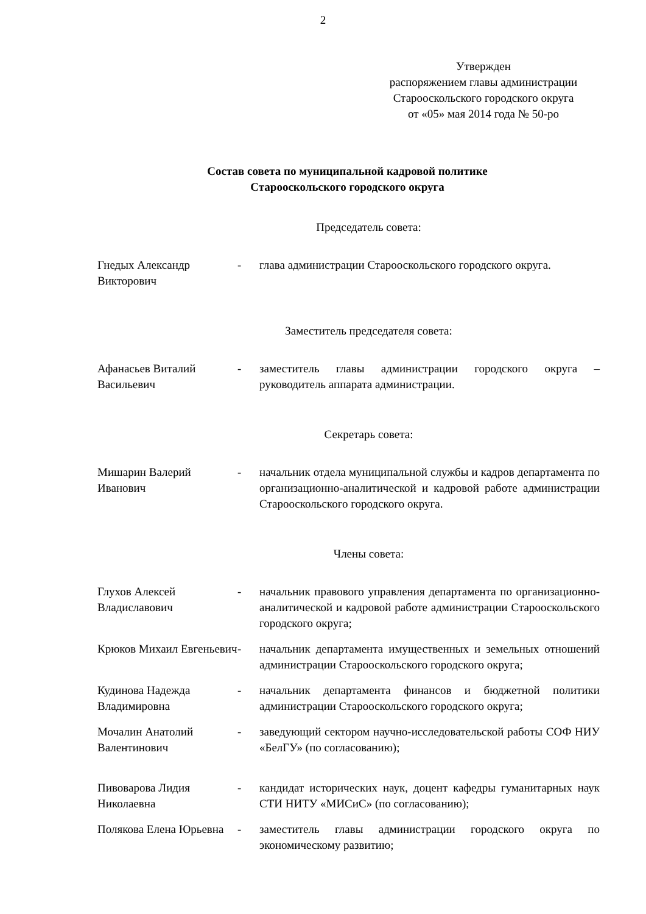2
Утвержден
распоряжением главы администрации
Старооскольского городского округа
от «05» мая 2014 года № 50-ро
Состав совета по муниципальной кадровой политике
Старооскольского городского округа
Председатель совета:
| Гнедых Александр Викторович | - | глава администрации Старооскольского городского округа. |
Заместитель председателя совета:
| Афанасьев Виталий Васильевич | - | заместитель главы администрации городского округа – руководитель аппарата администрации. |
Секретарь совета:
| Мишарин Валерий Иванович | - | начальник отдела муниципальной службы и кадров департамента по организационно-аналитической и кадровой работе администрации Старооскольского городского округа. |
Члены совета:
| Глухов Алексей Владиславович | - | начальник правового управления департамента по организационно-аналитической и кадровой работе администрации Старооскольского городского округа; |
| Крюков Михаил Евгеньевич | - | начальник департамента имущественных и земельных отношений администрации Старооскольского городского округа; |
| Кудинова Надежда Владимировна | - | начальник департамента финансов и бюджетной политики администрации Старооскольского городского округа; |
| Мочалин Анатолий Валентинович | - | заведующий сектором научно-исследовательской работы СОФ НИУ «БелГУ» (по согласованию); |
| Пивоварова Лидия Николаевна | - | кандидат исторических наук, доцент кафедры гуманитарных наук СТИ НИТУ «МИСиС» (по согласованию); |
| Полякова Елена Юрьевна | - | заместитель главы администрации городского округа по экономическому развитию; |